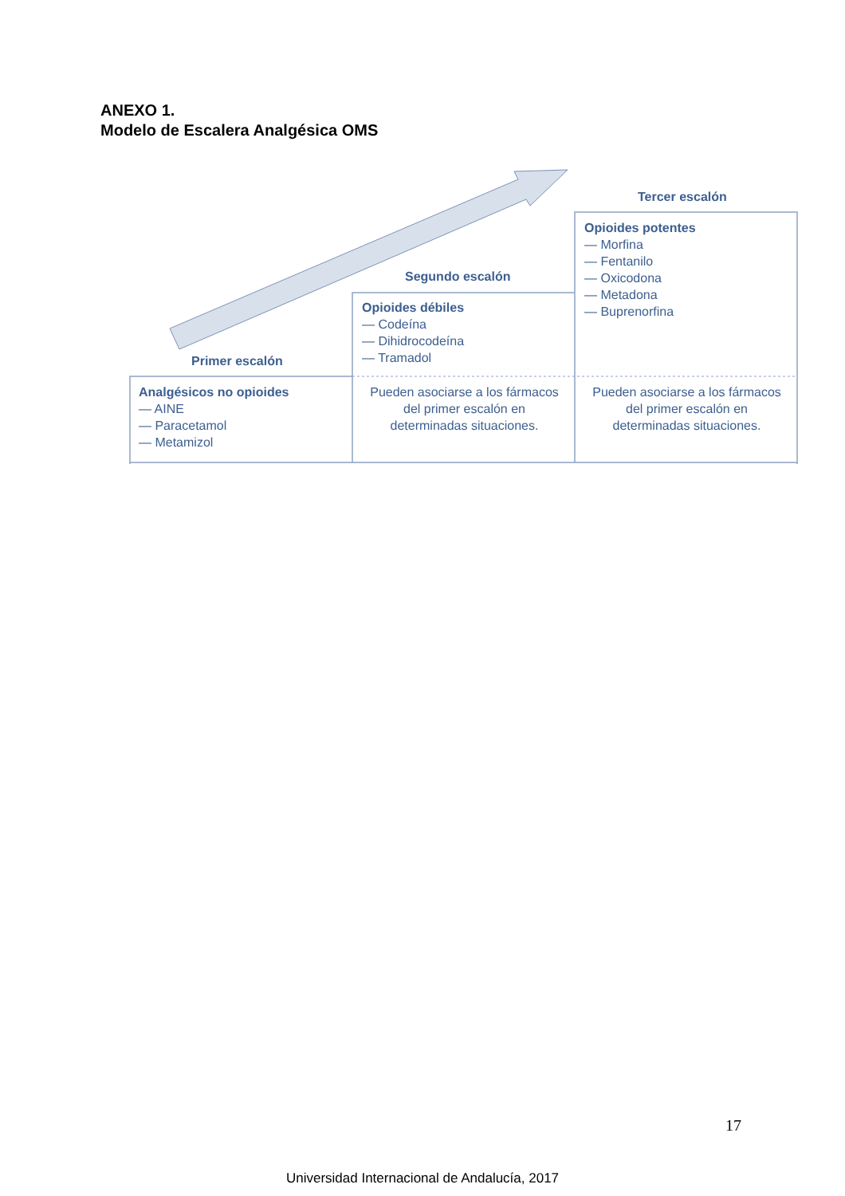ANEXO 1.
Modelo de Escalera Analgésica OMS
Tercer escalón
Opioides potentes
— Morfina
— Fentanilo
— Oxicodona
— Metadona
— Buprenorfina
Segundo escalón
Opioides débiles
— Codeína
— Dihidrocodeína
— Tramadol
Primer escalón
Analgésicos no opioides
— AINE
— Paracetamol
— Metamizol
Pueden asociarse a los fármacos del primer escalón en determinadas situaciones.
Pueden asociarse a los fármacos del primer escalón en determinadas situaciones.
17
Universidad Internacional de Andalucía, 2017